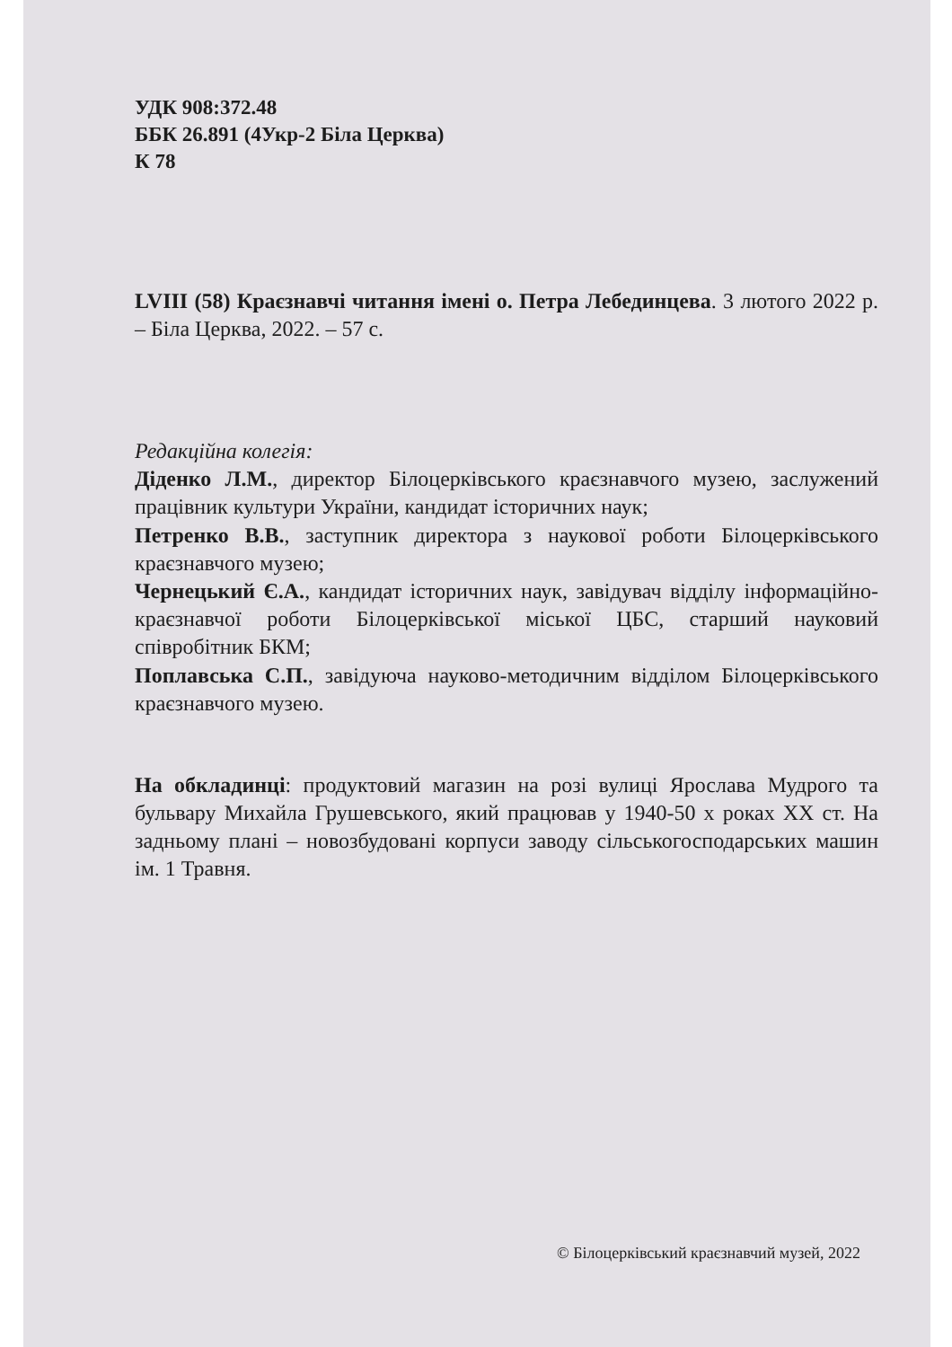УДК 908:372.48
ББК 26.891 (4Укр-2 Біла Церква)
К 78
LVIII (58) Краєзнавчі читання імені о. Петра Лебединцева. 3 лютого 2022 р. – Біла Церква, 2022. – 57 с.
Редакційна колегія:
Діденко Л.М., директор Білоцерківського краєзнавчого музею, заслужений працівник культури України, кандидат історичних наук;
Петренко В.В., заступник директора з наукової роботи Білоцерківського краєзнавчого музею;
Чернецький Є.А., кандидат історичних наук, завідувач відділу інформаційно-краєзнавчої роботи Білоцерківської міської ЦБС, старший науковий співробітник БКМ;
Поплавська С.П., завідуюча науково-методичним відділом Білоцерківського краєзнавчого музею.
На обкладинці: продуктовий магазин на розі вулиці Ярослава Мудрого та бульвару Михайла Грушевського, який працював у 1940-50 х роках XX ст. На задньому плані – новозбудовані корпуси заводу сільськогосподарських машин ім. 1 Травня.
© Білоцерківський краєзнавчий музей, 2022